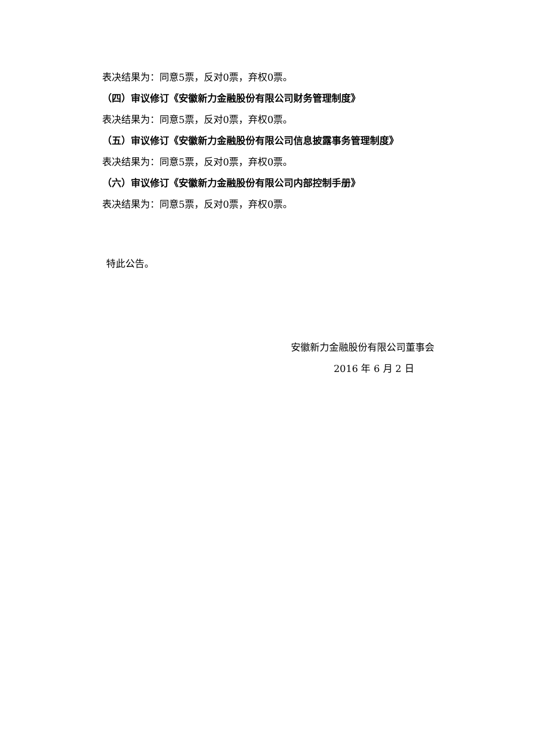表决结果为：同意5票，反对0票，弃权0票。
（四）审议修订《安徽新力金融股份有限公司财务管理制度》
表决结果为：同意5票，反对0票，弃权0票。
（五）审议修订《安徽新力金融股份有限公司信息披露事务管理制度》
表决结果为：同意5票，反对0票，弃权0票。
（六）审议修订《安徽新力金融股份有限公司内部控制手册》
表决结果为：同意5票，反对0票，弃权0票。
特此公告。
安徽新力金融股份有限公司董事会
2016 年 6 月 2 日